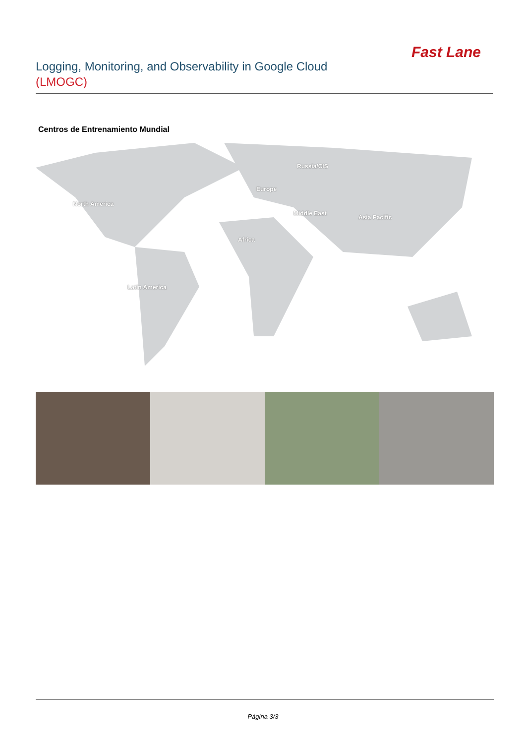Fast Lane
Logging, Monitoring, and Observability in Google Cloud
(LMOGC)
Centros de Entrenamiento Mundial
North America
Russia/CIS
Europe
Middle East
Asia Pacific
Africa
Latin America
Página 3/3